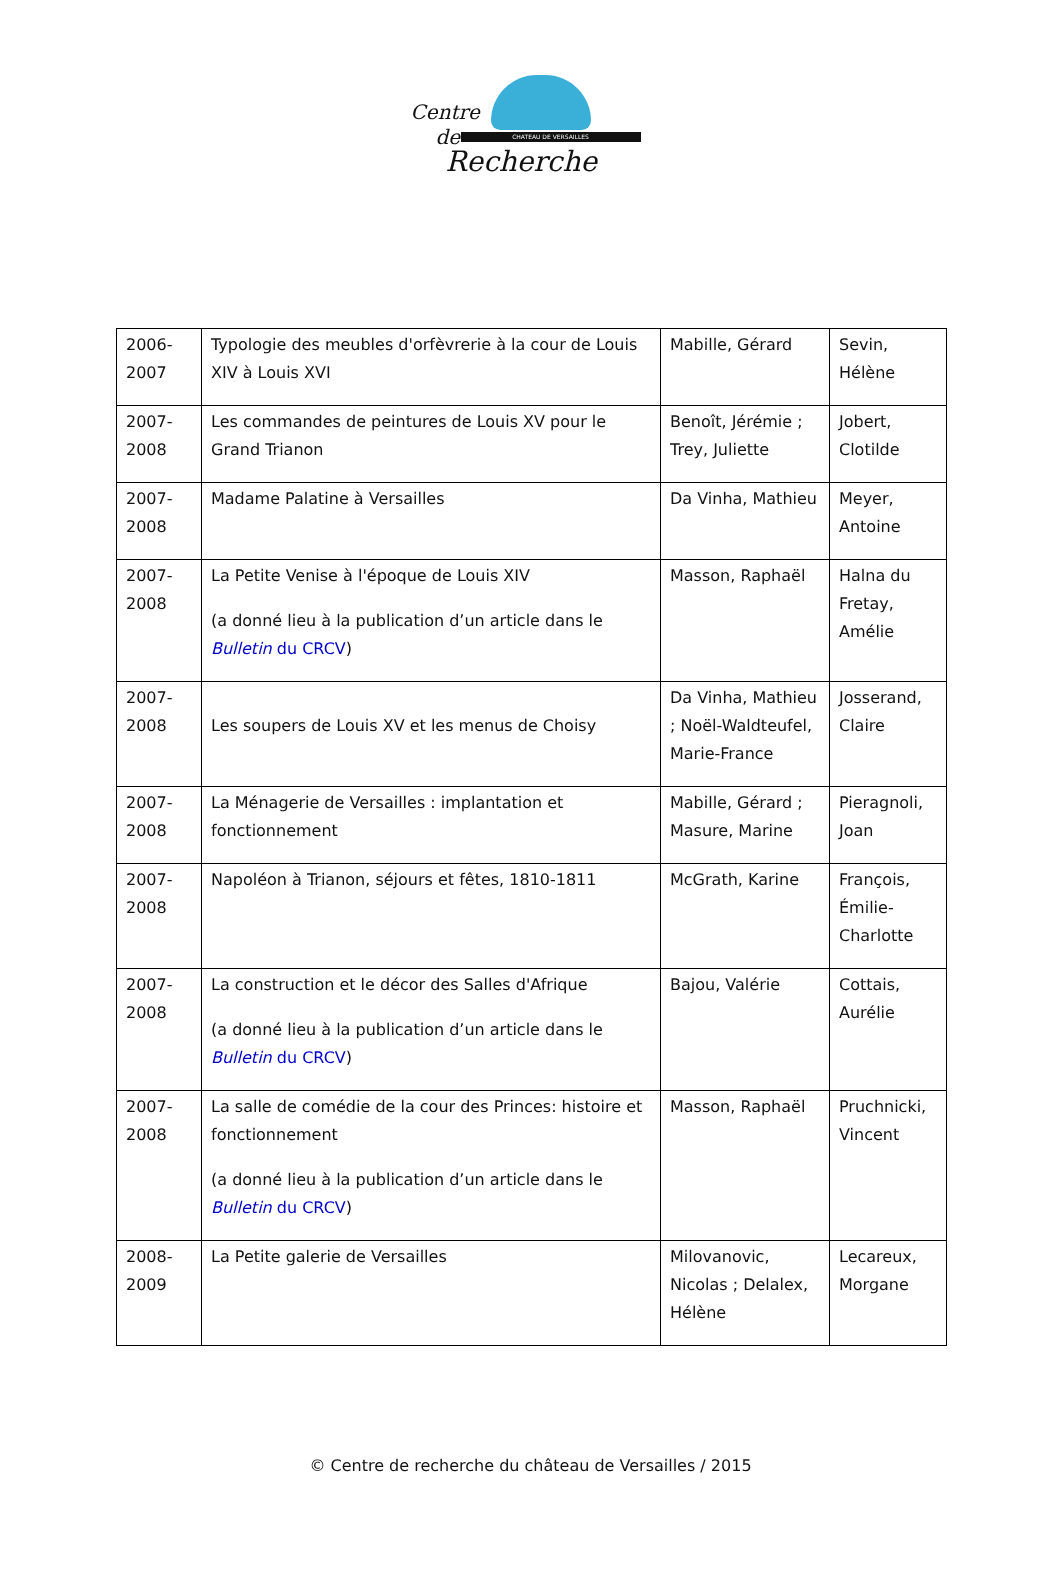CHATEAU DE VERSAILLES
Centre
de
Recherche
| 2006- 2007 | Typologie des meubles d'orfèvrerie à la cour de Louis XIV à Louis XVI | Mabille, Gérard | Sevin, Hélène |
| 2007- 2008 | Les commandes de peintures de Louis XV pour le Grand Trianon | Benoît, Jérémie ; Trey, Juliette | Jobert, Clotilde |
| 2007- 2008 | Madame Palatine à Versailles | Da Vinha, Mathieu | Meyer, Antoine |
| 2007- 2008 | La Petite Venise à l'époque de Louis XIV (a donné lieu à la publication d’un article dans le Bulletin du CRCV ) | Masson, Raphaël | Halna du Fretay, Amélie |
| 2007- 2008 | Les soupers de Louis XV et les menus de Choisy | Da Vinha, Mathieu ; Noël-Waldteufel, Marie-France | Josserand, Claire |
| 2007- 2008 | La Ménagerie de Versailles : implantation et fonctionnement | Mabille, Gérard ; Masure, Marine | Pieragnoli, Joan |
| 2007- 2008 | Napoléon à Trianon, séjours et fêtes, 1810-1811 | McGrath, Karine | François, Émilie-Charlotte |
| 2007- 2008 | La construction et le décor des Salles d'Afrique (a donné lieu à la publication d’un article dans le Bulletin du CRCV ) | Bajou, Valérie | Cottais, Aurélie |
| 2007- 2008 | La salle de comédie de la cour des Princes: histoire et fonctionnement (a donné lieu à la publication d’un article dans le Bulletin du CRCV ) | Masson, Raphaël | Pruchnicki, Vincent |
| 2008- 2009 | La Petite galerie de Versailles | Milovanovic, Nicolas ; Delalex, Hélène | Lecareux, Morgane |
© Centre de recherche du château de Versailles / 2015